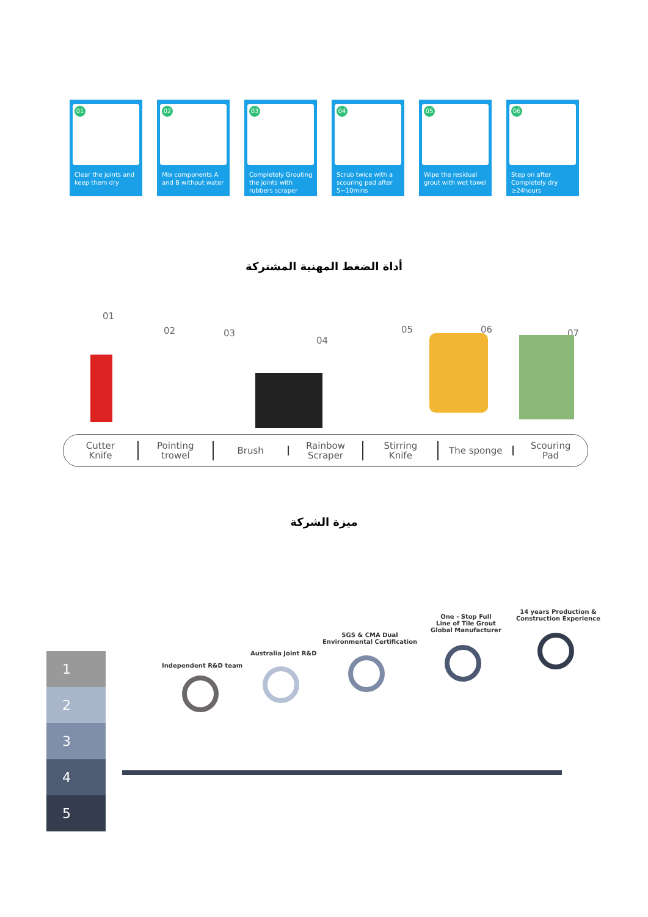01
Clear the joints and keep them dry
02
Mix components A and B without water
03
Completely Grouting the joints with rubbers scraper
04
Scrub twice with a scouring pad after 5~10mins
05
Wipe the residual grout with wet towel
06
Step on after Completely dry ≥24hours
أداة الضغط المهنية المشتركة
01
02 03
04
05 06 07
Cutter
Knife
Pointing
trowel
Brush
Rainbow
Scraper
Stirring
Knife
The sponge
Scouring
Pad
ميزة الشركة
1
2
3
4
5
Independent R&D team
Australia Joint R&D
SGS & CMA Dual
Environmental Certification
One - Stop Full
Line of Tile Grout
Global Manufacturer
14 years Production &
Construction Experience